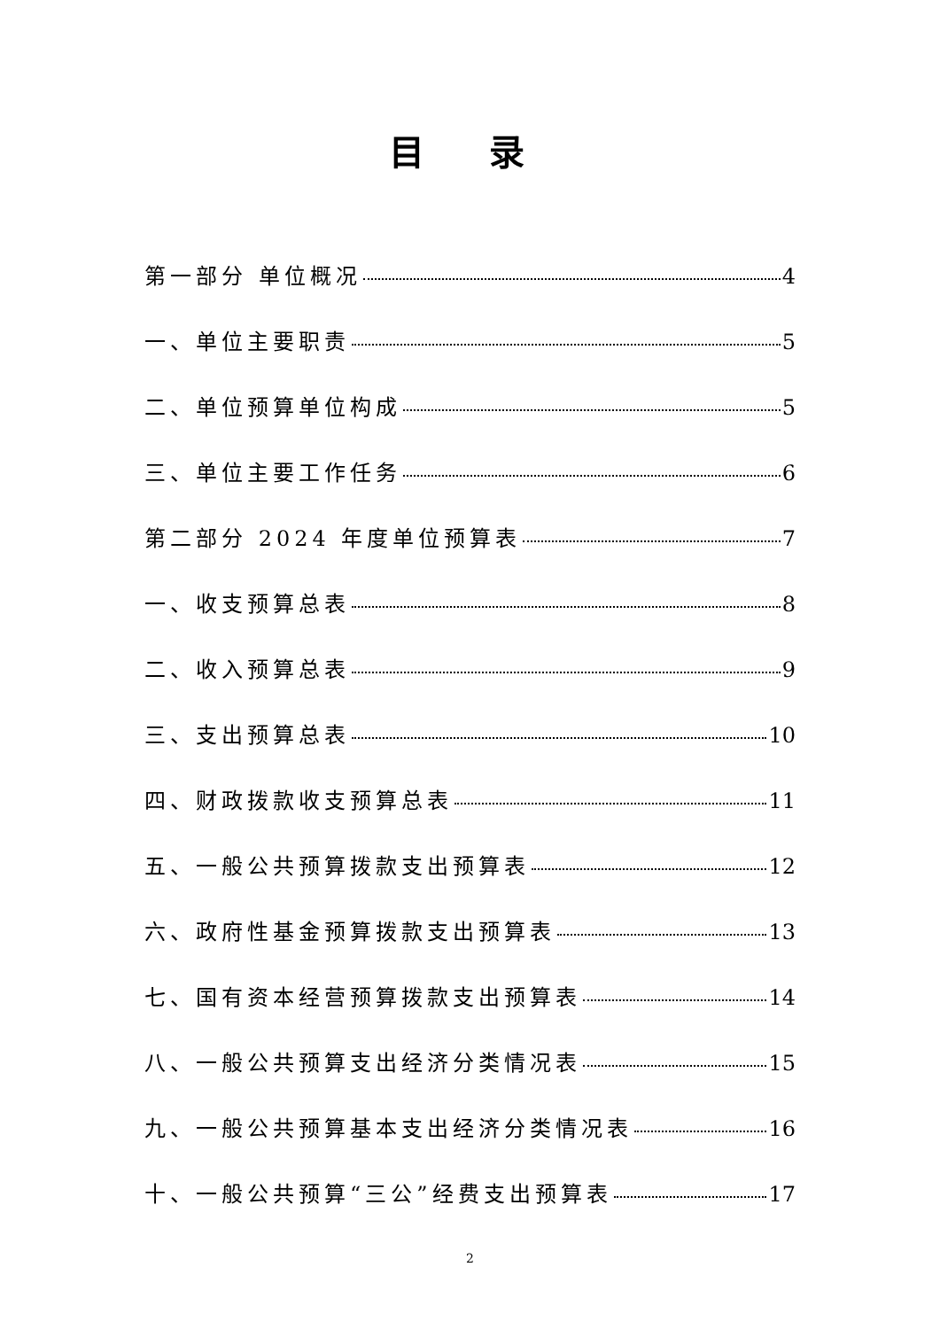目 录
第一部分 单位概况 4
一、单位主要职责 5
二、单位预算单位构成 5
三、单位主要工作任务 6
第二部分 2024 年度单位预算表 7
一、收支预算总表 8
二、收入预算总表 9
三、支出预算总表 10
四、财政拨款收支预算总表 11
五、一般公共预算拨款支出预算表 12
六、政府性基金预算拨款支出预算表 13
七、国有资本经营预算拨款支出预算表 14
八、一般公共预算支出经济分类情况表 15
九、一般公共预算基本支出经济分类情况表 16
十、一般公共预算“三公”经费支出预算表 17
2